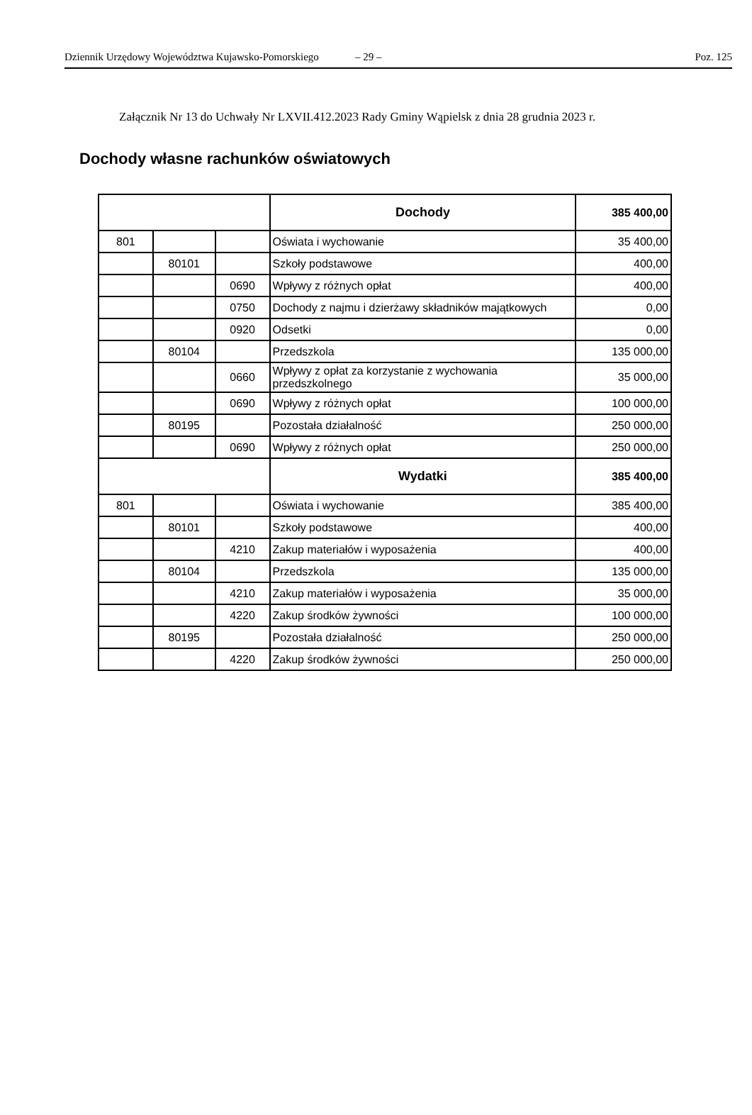Dziennik Urzędowy Województwa Kujawsko-Pomorskiego – 29 – Poz. 125
Załącznik Nr 13 do Uchwały Nr LXVII.412.2023 Rady Gminy Wąpielsk z dnia 28 grudnia 2023 r.
Dochody własne rachunków oświatowych
| | | | Dochody | 385 400,00 |
| 801 | | | Oświata i wychowanie | 35 400,00 |
| | 80101 | | Szkoły podstawowe | 400,00 |
| | | 0690 | Wpływy z różnych opłat | 400,00 |
| | | 0750 | Dochody z najmu i dzierżawy składników majątkowych | 0,00 |
| | | 0920 | Odsetki | 0,00 |
| | 80104 | | Przedszkola | 135 000,00 |
| | | 0660 | Wpływy z opłat za korzystanie z wychowania przedszkolnego | 35 000,00 |
| | | 0690 | Wpływy z różnych opłat | 100 000,00 |
| | 80195 | | Pozostała działalność | 250 000,00 |
| | | 0690 | Wpływy z różnych opłat | 250 000,00 |
| | | | Wydatki | 385 400,00 |
| 801 | | | Oświata i wychowanie | 385 400,00 |
| | 80101 | | Szkoły podstawowe | 400,00 |
| | | 4210 | Zakup materiałów i wyposażenia | 400,00 |
| | 80104 | | Przedszkola | 135 000,00 |
| | | 4210 | Zakup materiałów i wyposażenia | 35 000,00 |
| | | 4220 | Zakup środków żywności | 100 000,00 |
| | 80195 | | Pozostała działalność | 250 000,00 |
| | | 4220 | Zakup środków żywności | 250 000,00 |